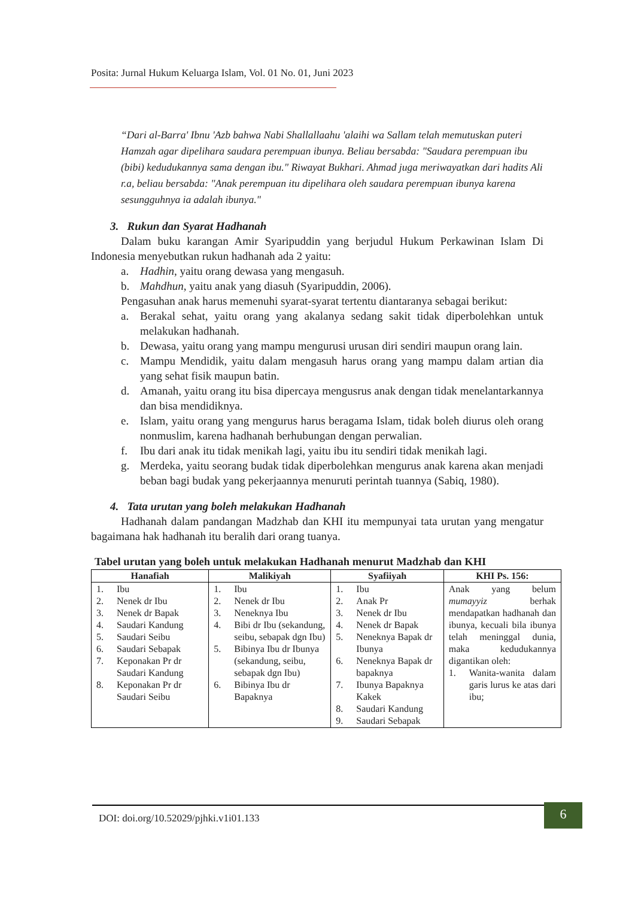Posita: Jurnal Hukum Keluarga Islam, Vol. 01 No. 01, Juni 2023
“Dari al-Barra' Ibnu 'Azb bahwa Nabi Shallallaahu 'alaihi wa Sallam telah memutuskan puteri Hamzah agar dipelihara saudara perempuan ibunya. Beliau bersabda: "Saudara perempuan ibu (bibi) kedudukannya sama dengan ibu." Riwayat Bukhari. Ahmad juga meriwayatkan dari hadits Ali r.a, beliau bersabda: "Anak perempuan itu dipelihara oleh saudara perempuan ibunya karena sesungguhnya ia adalah ibunya."
3. Rukun dan Syarat Hadhanah
Dalam buku karangan Amir Syaripuddin yang berjudul Hukum Perkawinan Islam Di Indonesia menyebutkan rukun hadhanah ada 2 yaitu:
a. Hadhin, yaitu orang dewasa yang mengasuh.
b. Mahdhun, yaitu anak yang diasuh (Syaripuddin, 2006).
Pengasuhan anak harus memenuhi syarat-syarat tertentu diantaranya sebagai berikut:
a. Berakal sehat, yaitu orang yang akalanya sedang sakit tidak diperbolehkan untuk melakukan hadhanah.
b. Dewasa, yaitu orang yang mampu mengurusi urusan diri sendiri maupun orang lain.
c. Mampu Mendidik, yaitu dalam mengasuh harus orang yang mampu dalam artian dia yang sehat fisik maupun batin.
d. Amanah, yaitu orang itu bisa dipercaya mengusrus anak dengan tidak menelantarkannya dan bisa mendidiknya.
e. Islam, yaitu orang yang mengurus harus beragama Islam, tidak boleh diurus oleh orang nonmuslim, karena hadhanah berhubungan dengan perwalian.
f. Ibu dari anak itu tidak menikah lagi, yaitu ibu itu sendiri tidak menikah lagi.
g. Merdeka, yaitu seorang budak tidak diperbolehkan mengurus anak karena akan menjadi beban bagi budak yang pekerjaannya menuruti perintah tuannya (Sabiq, 1980).
4. Tata urutan yang boleh melakukan Hadhanah
Hadhanah dalam pandangan Madzhab dan KHI itu mempunyai tata urutan yang mengatur bagaimana hak hadhanah itu beralih dari orang tuanya.
Tabel urutan yang boleh untuk melakukan Hadhanah menurut Madzhab dan KHI
| Hanafiah | Malikiyah | Syafiiyah | KHI Ps. 156: |
| --- | --- | --- | --- |
| 1. Ibu 2. Nenek dr Ibu 3. Nenek dr Bapak 4. Saudari Kandung 5. Saudari Seibu 6. Saudari Sebapak 7. Keponakan Pr dr Saudari Kandung 8. Keponakan Pr dr Saudari Seibu | 1. Ibu 2. Nenek dr Ibu 3. Neneknya Ibu 4. Bibi dr Ibu (sekandung, seibu, sebapak dgn Ibu) 5. Bibinya Ibu dr Ibunya (sekandung, seibu, sebapak dgn Ibu) 6. Bibinya Ibu dr Bapaknya | 1. Ibu 2. Anak Pr 3. Nenek dr Ibu 4. Nenek dr Bapak 5. Neneknya Bapak dr Ibunya 6. Neneknya Bapak dr bapaknya 7. Ibunya Bapaknya Kakek 8. Saudari Kandung 9. Saudari Sebapak | Anak yang belum mumayyiz berhak mendapatkan hadhanah dan ibunya, kecuali bila ibunya telah meninggal dunia, maka kedudukannya digantikan oleh: 1. Wanita-wanita dalam garis lurus ke atas dari ibu; |
DOI: doi.org/10.52029/pjhki.v1i01.133
6